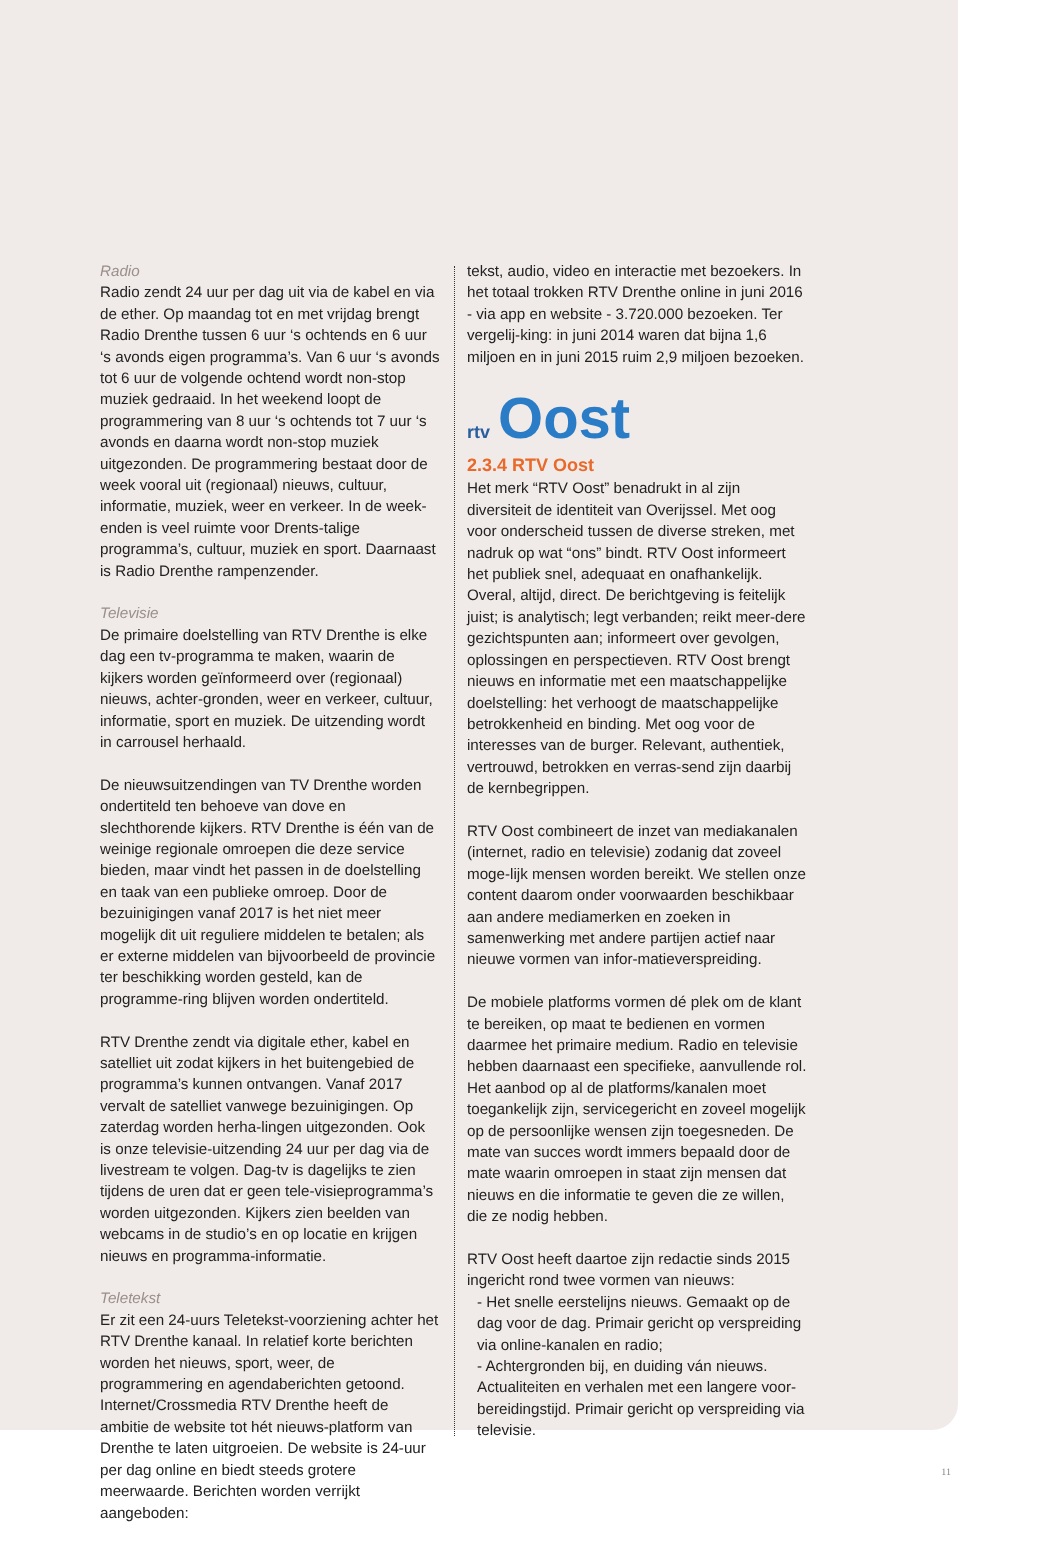Radio
Radio zendt 24 uur per dag uit via de kabel en via de ether. Op maandag tot en met vrijdag brengt Radio Drenthe tussen 6 uur ‘s ochtends en 6 uur ‘s avonds eigen programma’s. Van 6 uur ‘s avonds tot 6 uur de volgende ochtend wordt non-stop muziek gedraaid. In het weekend loopt de programmering van 8 uur ‘s ochtends tot 7 uur ‘s avonds en daarna wordt non-stop muziek uitgezonden. De programmering bestaat door de week vooral uit (regionaal) nieuws, cultuur, informatie, muziek, weer en verkeer. In de week-enden is veel ruimte voor Drents-talige programma’s, cultuur, muziek en sport. Daarnaast is Radio Drenthe rampenzender.
Televisie
De primaire doelstelling van RTV Drenthe is elke dag een tv-programma te maken, waarin de kijkers worden geïnformeerd over (regionaal) nieuws, achter-gronden, weer en verkeer, cultuur, informatie, sport en muziek. De uitzending wordt in carrousel herhaald.
De nieuwsuitzendingen van TV Drenthe worden ondertiteld ten behoeve van dove en slechthorende kijkers. RTV Drenthe is één van de weinige regionale omroepen die deze service bieden, maar vindt het passen in de doelstelling en taak van een publieke omroep. Door de bezuinigingen vanaf 2017 is het niet meer mogelijk dit uit reguliere middelen te betalen; als er externe middelen van bijvoorbeeld de provincie ter beschikking worden gesteld, kan de programme-ring blijven worden ondertiteld.
RTV Drenthe zendt via digitale ether, kabel en satelliet uit zodat kijkers in het buitengebied de programma’s kunnen ontvangen. Vanaf 2017 vervalt de satelliet vanwege bezuinigingen. Op zaterdag worden herha-lingen uitgezonden. Ook is onze televisie-uitzending 24 uur per dag via de livestream te volgen. Dag-tv is dagelijks te zien tijdens de uren dat er geen tele-visieprogramma’s worden uitgezonden. Kijkers zien beelden van webcams in de studio’s en op locatie en krijgen nieuws en programma-informatie.
Teletekst
Er zit een 24-uurs Teletekst-voorziening achter het RTV Drenthe kanaal. In relatief korte berichten worden het nieuws, sport, weer, de programmering en agendaberichten getoond. Internet/Crossmedia RTV Drenthe heeft de ambitie de website tot hét nieuws-platform van Drenthe te laten uitgroeien. De website is 24-uur per dag online en biedt steeds grotere meerwaarde. Berichten worden verrijkt aangeboden:
tekst, audio, video en interactie met bezoekers. In het totaal trokken RTV Drenthe online in juni 2016 - via app en website - 3.720.000 bezoeken. Ter vergelij-king: in juni 2014 waren dat bijna 1,6 miljoen en in juni 2015 ruim 2,9 miljoen bezoeken.
rtv Oost
2.3.4 RTV Oost
Het merk “RTV Oost” benadrukt in al zijn diversiteit de identiteit van Overijssel. Met oog voor onderscheid tussen de diverse streken, met nadruk op wat “ons” bindt. RTV Oost informeert het publiek snel, adequaat en onafhankelijk. Overal, altijd, direct. De berichtgeving is feitelijk juist; is analytisch; legt verbanden; reikt meer-dere gezichtspunten aan; informeert over gevolgen, oplossingen en perspectieven. RTV Oost brengt nieuws en informatie met een maatschappelijke doelstelling: het verhoogt de maatschappelijke betrokkenheid en binding. Met oog voor de interesses van de burger. Relevant, authentiek, vertrouwd, betrokken en verras-send zijn daarbij de kernbegrippen.
RTV Oost combineert de inzet van mediakanalen (internet, radio en televisie) zodanig dat zoveel moge-lijk mensen worden bereikt. We stellen onze content daarom onder voorwaarden beschikbaar aan andere mediamerken en zoeken in samenwerking met andere partijen actief naar nieuwe vormen van infor-matieverspreiding.
De mobiele platforms vormen dé plek om de klant te bereiken, op maat te bedienen en vormen daarmee het primaire medium. Radio en televisie hebben daarnaast een specifieke, aanvullende rol. Het aanbod op al de platforms/kanalen moet toegankelijk zijn, servicegericht en zoveel mogelijk op de persoonlijke wensen zijn toegesneden. De mate van succes wordt immers bepaald door de mate waarin omroepen in staat zijn mensen dat nieuws en die informatie te geven die ze willen, die ze nodig hebben.
RTV Oost heeft daartoe zijn redactie sinds 2015 ingericht rond twee vormen van nieuws:
- Het snelle eerstelijns nieuws. Gemaakt op de dag voor de dag. Primair gericht op verspreiding via online-kanalen en radio;
- Achtergronden bij, en duiding ván nieuws. Actualiteiten en verhalen met een langere voor-bereidingstijd. Primair gericht op verspreiding via televisie.
11